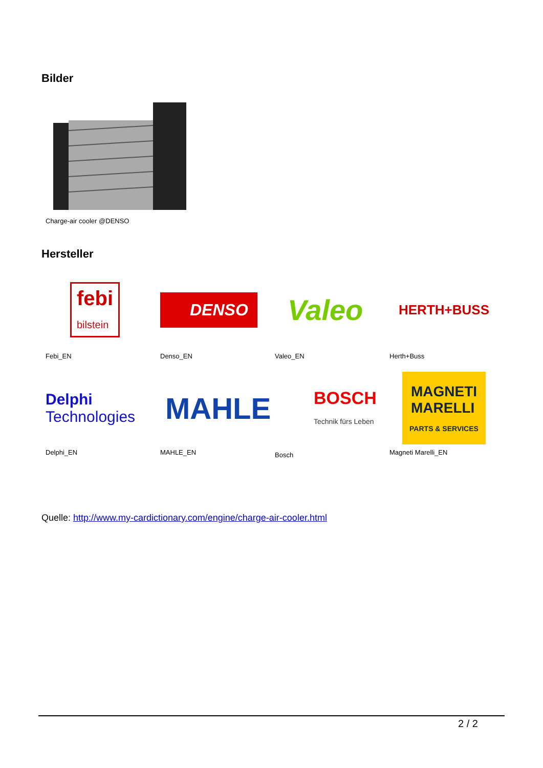Bilder
Charge-air cooler @DENSO
Hersteller
febi
bilstein
Febi_EN
DENSO
Denso_EN
Valeo
Valeo_EN
HERTH+BUSS
Herth+Buss
Delphi
Technologies
Delphi_EN
MAHLE
MAHLE_EN
BOSCH
Technik fürs Leben
Bosch
MAGNETI
MARELLI
PARTS & SERVICES
Magneti Marelli_EN
Quelle: http://www.my-cardictionary.com/engine/charge-air-cooler.html
2 / 2